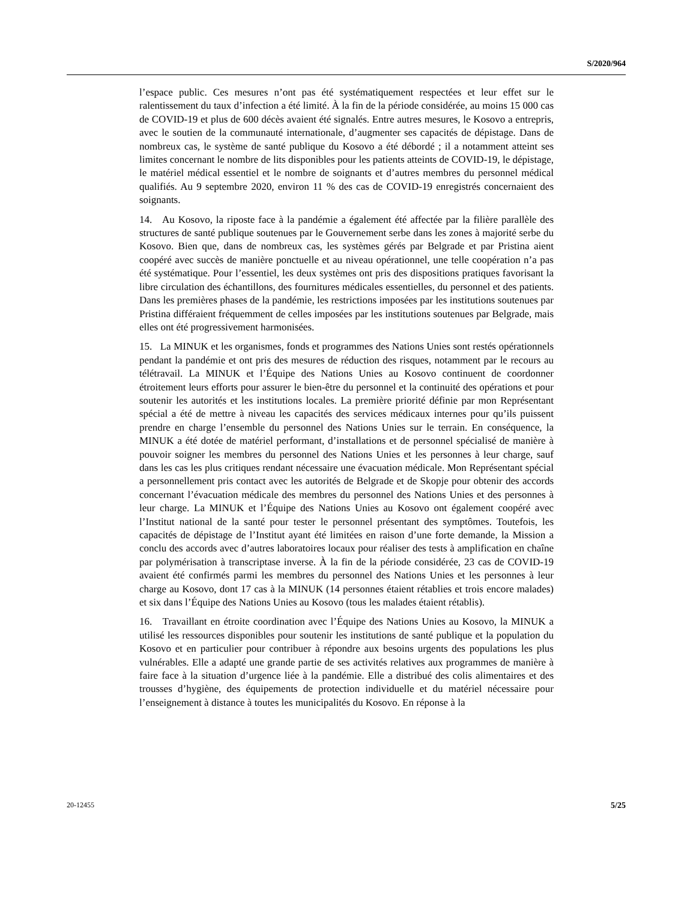S/2020/964
l’espace public. Ces mesures n’ont pas été systématiquement respectées et leur effet sur le ralentissement du taux d’infection a été limité. À la fin de la période considérée, au moins 15 000 cas de COVID-19 et plus de 600 décès avaient été signalés. Entre autres mesures, le Kosovo a entrepris, avec le soutien de la communauté internationale, d’augmenter ses capacités de dépistage. Dans de nombreux cas, le système de santé publique du Kosovo a été débordé ; il a notamment atteint ses limites concernant le nombre de lits disponibles pour les patients atteints de COVID-19, le dépistage, le matériel médical essentiel et le nombre de soignants et d’autres membres du personnel médical qualifiés. Au 9 septembre 2020, environ 11 % des cas de COVID-19 enregistrés concernaient des soignants.
14. Au Kosovo, la riposte face à la pandémie a également été affectée par la filière parallèle des structures de santé publique soutenues par le Gouvernement serbe dans les zones à majorité serbe du Kosovo. Bien que, dans de nombreux cas, les systèmes gérés par Belgrade et par Pristina aient coopéré avec succès de manière ponctuelle et au niveau opérationnel, une telle coopération n’a pas été systématique. Pour l’essentiel, les deux systèmes ont pris des dispositions pratiques favorisant la libre circulation des échantillons, des fournitures médicales essentielles, du personnel et des patients. Dans les premières phases de la pandémie, les restrictions imposées par les institutions soutenues par Pristina différaient fréquemment de celles imposées par les institutions soutenues par Belgrade, mais elles ont été progressivement harmonisées.
15. La MINUK et les organismes, fonds et programmes des Nations Unies sont restés opérationnels pendant la pandémie et ont pris des mesures de réduction des risques, notamment par le recours au télétravail. La MINUK et l’Équipe des Nations Unies au Kosovo continuent de coordonner étroitement leurs efforts pour assurer le bien-être du personnel et la continuité des opérations et pour soutenir les autorités et les institutions locales. La première priorité définie par mon Représentant spécial a été de mettre à niveau les capacités des services médicaux internes pour qu’ils puissent prendre en charge l’ensemble du personnel des Nations Unies sur le terrain. En conséquence, la MINUK a été dotée de matériel performant, d’installations et de personnel spécialisé de manière à pouvoir soigner les membres du personnel des Nations Unies et les personnes à leur charge, sauf dans les cas les plus critiques rendant nécessaire une évacuation médicale. Mon Représentant spécial a personnellement pris contact avec les autorités de Belgrade et de Skopje pour obtenir des accords concernant l’évacuation médicale des membres du personnel des Nations Unies et des personnes à leur charge. La MINUK et l’Équipe des Nations Unies au Kosovo ont également coopéré avec l’Institut national de la santé pour tester le personnel présentant des symptômes. Toutefois, les capacités de dépistage de l’Institut ayant été limitées en raison d’une forte demande, la Mission a conclu des accords avec d’autres laboratoires locaux pour réaliser des tests à amplification en chaîne par polymérisation à transcriptase inverse. À la fin de la période considérée, 23 cas de COVID-19 avaient été confirmés parmi les membres du personnel des Nations Unies et les personnes à leur charge au Kosovo, dont 17 cas à la MINUK (14 personnes étaient rétablies et trois encore malades) et six dans l’Équipe des Nations Unies au Kosovo (tous les malades étaient rétablis).
16. Travaillant en étroite coordination avec l’Équipe des Nations Unies au Kosovo, la MINUK a utilisé les ressources disponibles pour soutenir les institutions de santé publique et la population du Kosovo et en particulier pour contribuer à répondre aux besoins urgents des populations les plus vulnérables. Elle a adapté une grande partie de ses activités relatives aux programmes de manière à faire face à la situation d’urgence liée à la pandémie. Elle a distribué des colis alimentaires et des trousses d’hygiène, des équipements de protection individuelle et du matériel nécessaire pour l’enseignement à distance à toutes les municipalités du Kosovo. En réponse à la
20-12455 5/25